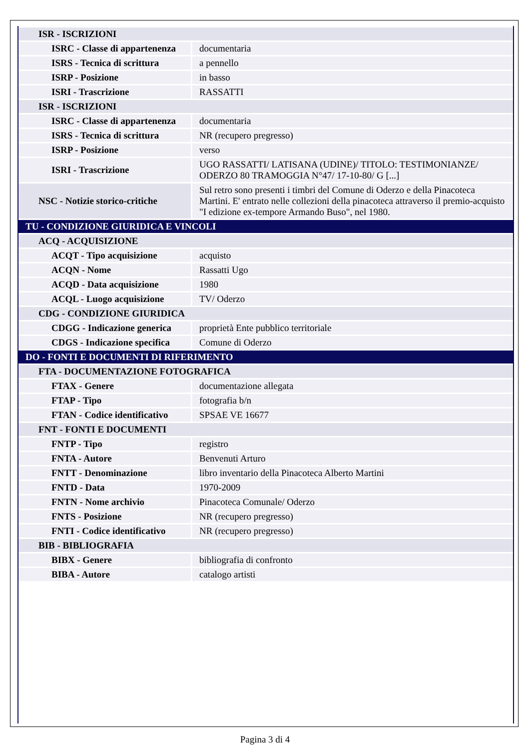| ISR - ISCRIZIONI | |
| ISRC - Classe di appartenenza | documentaria |
| ISRS - Tecnica di scrittura | a pennello |
| ISRP - Posizione | in basso |
| ISRI - Trascrizione | RASSATTI |
| ISR - ISCRIZIONI | |
| ISRC - Classe di appartenenza | documentaria |
| ISRS - Tecnica di scrittura | NR (recupero pregresso) |
| ISRP - Posizione | verso |
| ISRI - Trascrizione | UGO RASSATTI/ LATISANA (UDINE)/ TITOLO: TESTIMONIANZE/ ODERZO 80 TRAMOGGIA N°47/ 17-10-80/ G [...] |
| NSC - Notizie storico-critiche | Sul retro sono presenti i timbri del Comune di Oderzo e della Pinacoteca Martini. E' entrato nelle collezioni della pinacoteca attraverso il premio-acquisto "I edizione ex-tempore Armando Buso", nel 1980. |
| TU - CONDIZIONE GIURIDICA E VINCOLI | |
| ACQ - ACQUISIZIONE | |
| ACQT - Tipo acquisizione | acquisto |
| ACQN - Nome | Rassatti Ugo |
| ACQD - Data acquisizione | 1980 |
| ACQL - Luogo acquisizione | TV/ Oderzo |
| CDG - CONDIZIONE GIURIDICA | |
| CDGG - Indicazione generica | proprietà Ente pubblico territoriale |
| CDGS - Indicazione specifica | Comune di Oderzo |
| DO - FONTI E DOCUMENTI DI RIFERIMENTO | |
| FTA - DOCUMENTAZIONE FOTOGRAFICA | |
| FTAX - Genere | documentazione allegata |
| FTAP - Tipo | fotografia b/n |
| FTAN - Codice identificativo | SPSAE VE 16677 |
| FNT - FONTI E DOCUMENTI | |
| FNTP - Tipo | registro |
| FNTA - Autore | Benvenuti Arturo |
| FNTT - Denominazione | libro inventario della Pinacoteca Alberto Martini |
| FNTD - Data | 1970-2009 |
| FNTN - Nome archivio | Pinacoteca Comunale/ Oderzo |
| FNTS - Posizione | NR (recupero pregresso) |
| FNTI - Codice identificativo | NR (recupero pregresso) |
| BIB - BIBLIOGRAFIA | |
| BIBX - Genere | bibliografia di confronto |
| BIBA - Autore | catalogo artisti |
Pagina 3 di 4